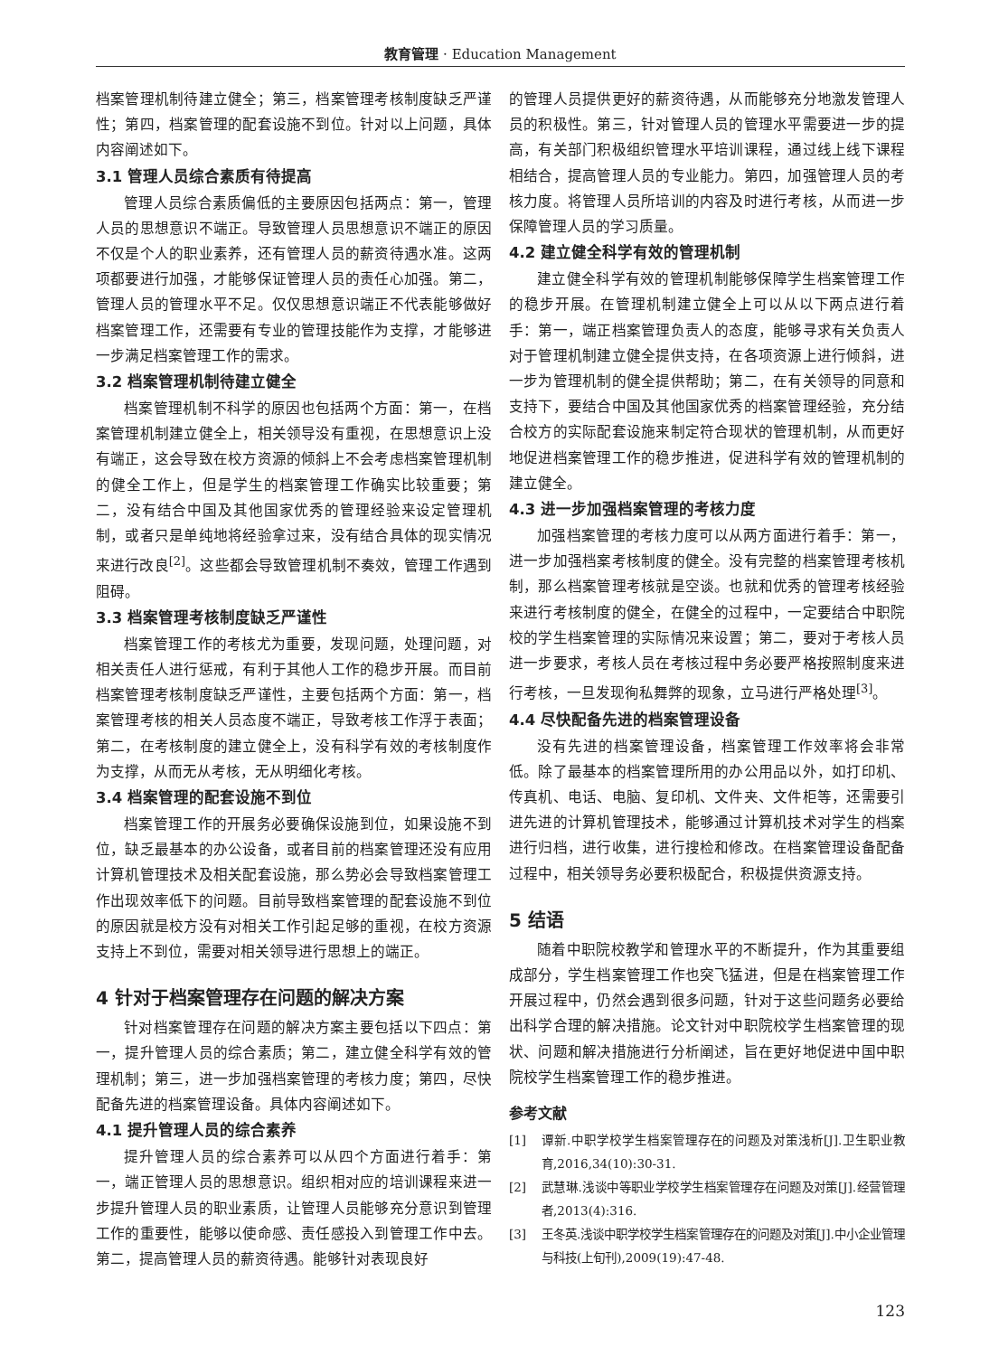教育管理 · Education Management
档案管理机制待建立健全；第三，档案管理考核制度缺乏严谨性；第四，档案管理的配套设施不到位。针对以上问题，具体内容阐述如下。
3.1 管理人员综合素质有待提高
管理人员综合素质偏低的主要原因包括两点：第一，管理人员的思想意识不端正。导致管理人员思想意识不端正的原因不仅是个人的职业素养，还有管理人员的薪资待遇水准。这两项都要进行加强，才能够保证管理人员的责任心加强。第二，管理人员的管理水平不足。仅仅思想意识端正不代表能够做好档案管理工作，还需要有专业的管理技能作为支撑，才能够进一步满足档案管理工作的需求。
3.2 档案管理机制待建立健全
档案管理机制不科学的原因也包括两个方面：第一，在档案管理机制建立健全上，相关领导没有重视，在思想意识上没有端正，这会导致在校方资源的倾斜上不会考虑档案管理机制的健全工作上，但是学生的档案管理工作确实比较重要；第二，没有结合中国及其他国家优秀的管理经验来设定管理机制，或者只是单纯地将经验拿过来，没有结合具体的现实情况来进行改良<sup>[2]</sup>。这些都会导致管理机制不奏效，管理工作遇到阻碍。
3.3 档案管理考核制度缺乏严谨性
档案管理工作的考核尤为重要，发现问题，处理问题，对相关责任人进行惩戒，有利于其他人工作的稳步开展。而目前档案管理考核制度缺乏严谨性，主要包括两个方面：第一，档案管理考核的相关人员态度不端正，导致考核工作浮于表面；第二，在考核制度的建立健全上，没有科学有效的考核制度作为支撑，从而无从考核，无从明细化考核。
3.4 档案管理的配套设施不到位
档案管理工作的开展务必要确保设施到位，如果设施不到位，缺乏最基本的办公设备，或者目前的档案管理还没有应用计算机管理技术及相关配套设施，那么势必会导致档案管理工作出现效率低下的问题。目前导致档案管理的配套设施不到位的原因就是校方没有对相关工作引起足够的重视，在校方资源支持上不到位，需要对相关领导进行思想上的端正。
4 针对于档案管理存在问题的解决方案
针对档案管理存在问题的解决方案主要包括以下四点：第一，提升管理人员的综合素质；第二，建立健全科学有效的管理机制；第三，进一步加强档案管理的考核力度；第四，尽快配备先进的档案管理设备。具体内容阐述如下。
4.1 提升管理人员的综合素养
提升管理人员的综合素养可以从四个方面进行着手：第一，端正管理人员的思想意识。组织相对应的培训课程来进一步提升管理人员的职业素质，让管理人员能够充分意识到管理工作的重要性，能够以使命感、责任感投入到管理工作中去。第二，提高管理人员的薪资待遇。能够针对表现良好
的管理人员提供更好的薪资待遇，从而能够充分地激发管理人员的积极性。第三，针对管理人员的管理水平需要进一步的提高，有关部门积极组织管理水平培训课程，通过线上线下课程相结合，提高管理人员的专业能力。第四，加强管理人员的考核力度。将管理人员所培训的内容及时进行考核，从而进一步保障管理人员的学习质量。
4.2 建立健全科学有效的管理机制
建立健全科学有效的管理机制能够保障学生档案管理工作的稳步开展。在管理机制建立健全上可以从以下两点进行着手：第一，端正档案管理负责人的态度，能够寻求有关负责人对于管理机制建立健全提供支持，在各项资源上进行倾斜，进一步为管理机制的健全提供帮助；第二，在有关领导的同意和支持下，要结合中国及其他国家优秀的档案管理经验，充分结合校方的实际配套设施来制定符合现状的管理机制，从而更好地促进档案管理工作的稳步推进，促进科学有效的管理机制的建立健全。
4.3 进一步加强档案管理的考核力度
加强档案管理的考核力度可以从两方面进行着手：第一，进一步加强档案考核制度的健全。没有完整的档案管理考核机制，那么档案管理考核就是空谈。也就和优秀的管理考核经验来进行考核制度的健全，在健全的过程中，一定要结合中职院校的学生档案管理的实际情况来设置；第二，要对于考核人员进一步要求，考核人员在考核过程中务必要严格按照制度来进行考核，一旦发现徇私舞弊的现象，立马进行严格处理<sup>[3]</sup>。
4.4 尽快配备先进的档案管理设备
没有先进的档案管理设备，档案管理工作效率将会非常低。除了最基本的档案管理所用的办公用品以外，如打印机、传真机、电话、电脑、复印机、文件夹、文件柜等，还需要引进先进的计算机管理技术，能够通过计算机技术对学生的档案进行归档，进行收集，进行搜检和修改。在档案管理设备配备过程中，相关领导务必要积极配合，积极提供资源支持。
5 结语
随着中职院校教学和管理水平的不断提升，作为其重要组成部分，学生档案管理工作也突飞猛进，但是在档案管理工作开展过程中，仍然会遇到很多问题，针对于这些问题务必要给出科学合理的解决措施。论文针对中职院校学生档案管理的现状、问题和解决措施进行分析阐述，旨在更好地促进中国中职院校学生档案管理工作的稳步推进。
参考文献
[1] 谭新.中职学校学生档案管理存在的问题及对策浅析[J].卫生职业教育,2016,34(10):30-31.
[2] 武慧琳.浅谈中等职业学校学生档案管理存在问题及对策[J].经营管理者,2013(4):316.
[3] 王冬英.浅谈中职学校学生档案管理存在的问题及对策[J].中小企业管理与科技(上旬刊),2009(19):47-48.
123